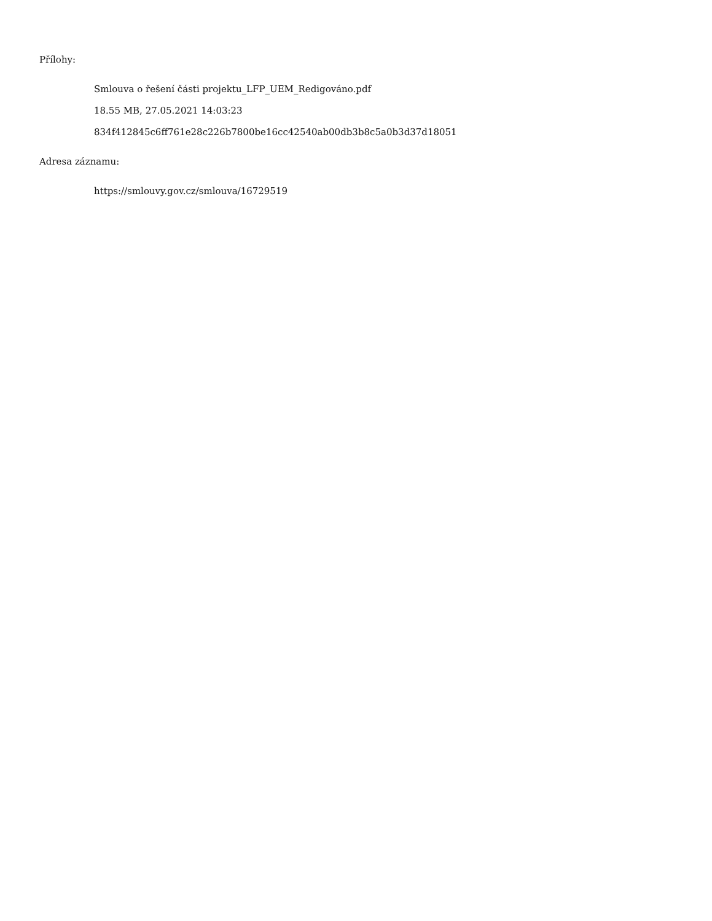Přílohy:
Smlouva o řešení části projektu_LFP_UEM_Redigováno.pdf
18.55 MB, 27.05.2021 14:03:23
834f412845c6ff761e28c226b7800be16cc42540ab00db3b8c5a0b3d37d18051
Adresa záznamu:
https://smlouvy.gov.cz/smlouva/16729519